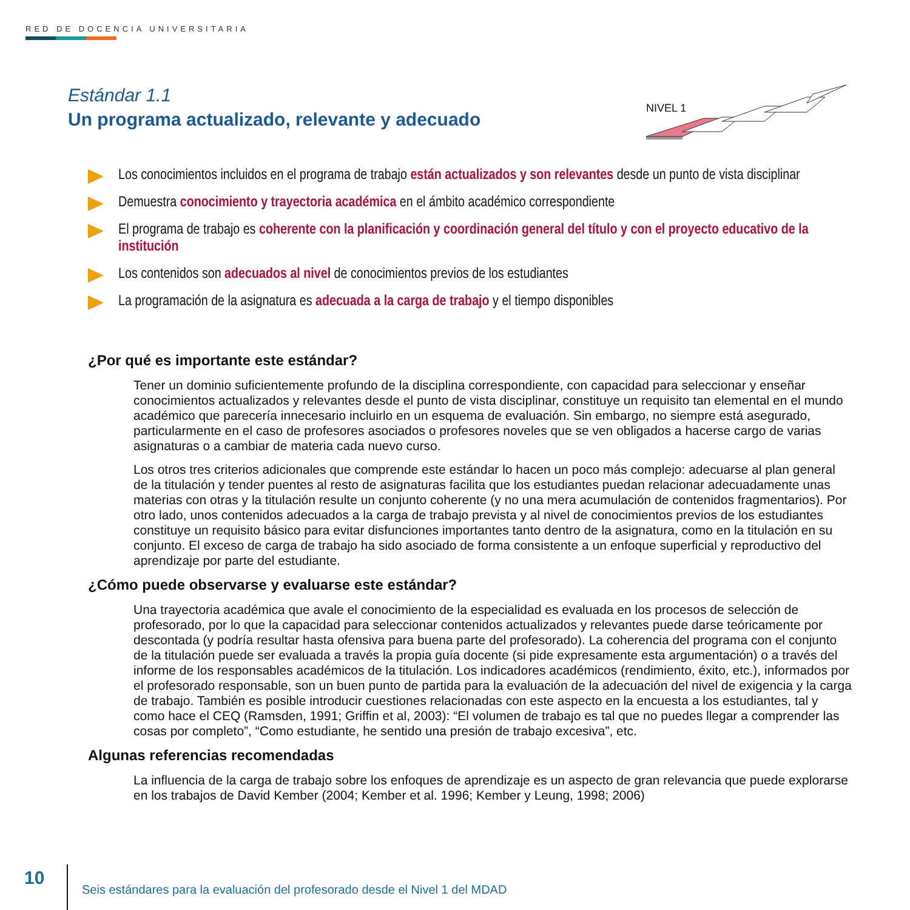RED DE DOCENCIA UNIVERSITARIA
Estándar 1.1
Un programa actualizado, relevante y adecuado
NIVEL 1
Los conocimientos incluidos en el programa de trabajo están actualizados y son relevantes desde un punto de vista disciplinar
Demuestra conocimiento y trayectoria académica en el ámbito académico correspondiente
El programa de trabajo es coherente con la planificación y coordinación general del título y con el proyecto educativo de la institución
Los contenidos son adecuados al nivel de conocimientos previos de los estudiantes
La programación de la asignatura es adecuada a la carga de trabajo y el tiempo disponibles
¿Por qué es importante este estándar?
Tener un dominio suficientemente profundo de la disciplina correspondiente, con capacidad para seleccionar y enseñar conocimientos actualizados y relevantes desde el punto de vista disciplinar, constituye un requisito tan elemental en el mundo académico que parecería innecesario incluirlo en un esquema de evaluación. Sin embargo, no siempre está asegurado, particularmente en el caso de profesores asociados o profesores noveles que se ven obligados a hacerse cargo de varias asignaturas o a cambiar de materia cada nuevo curso.
Los otros tres criterios adicionales que comprende este estándar lo hacen un poco más complejo: adecuarse al plan general de la titulación y tender puentes al resto de asignaturas facilita que los estudiantes puedan relacionar adecuadamente unas materias con otras y la titulación resulte un conjunto coherente (y no una mera acumulación de contenidos fragmentarios). Por otro lado, unos contenidos adecuados a la carga de trabajo prevista y al nivel de conocimientos previos de los estudiantes constituye un requisito básico para evitar disfunciones importantes tanto dentro de la asignatura, como en la titulación en su conjunto. El exceso de carga de trabajo ha sido asociado de forma consistente a un enfoque superficial y reproductivo del aprendizaje por parte del estudiante.
¿Cómo puede observarse y evaluarse este estándar?
Una trayectoria académica que avale el conocimiento de la especialidad es evaluada en los procesos de selección de profesorado, por lo que la capacidad para seleccionar contenidos actualizados y relevantes puede darse teóricamente por descontada (y podría resultar hasta ofensiva para buena parte del profesorado). La coherencia del programa con el conjunto de la titulación puede ser evaluada a través la propia guía docente (si pide expresamente esta argumentación) o a través del informe de los responsables académicos de la titulación. Los indicadores académicos (rendimiento, éxito, etc.), informados por el profesorado responsable, son un buen punto de partida para la evaluación de la adecuación del nivel de exigencia y la carga de trabajo. También es posible introducir cuestiones relacionadas con este aspecto en la encuesta a los estudiantes, tal y como hace el CEQ (Ramsden, 1991; Griffin et al, 2003): “El volumen de trabajo es tal que no puedes llegar a comprender las cosas por completo”, “Como estudiante, he sentido una presión de trabajo excesiva”, etc.
Algunas referencias recomendadas
La influencia de la carga de trabajo sobre los enfoques de aprendizaje es un aspecto de gran relevancia que puede explorarse en los trabajos de David Kember (2004; Kember et al. 1996; Kember y Leung, 1998; 2006)
10
Seis estándares para la evaluación del profesorado desde el Nivel 1 del MDAD